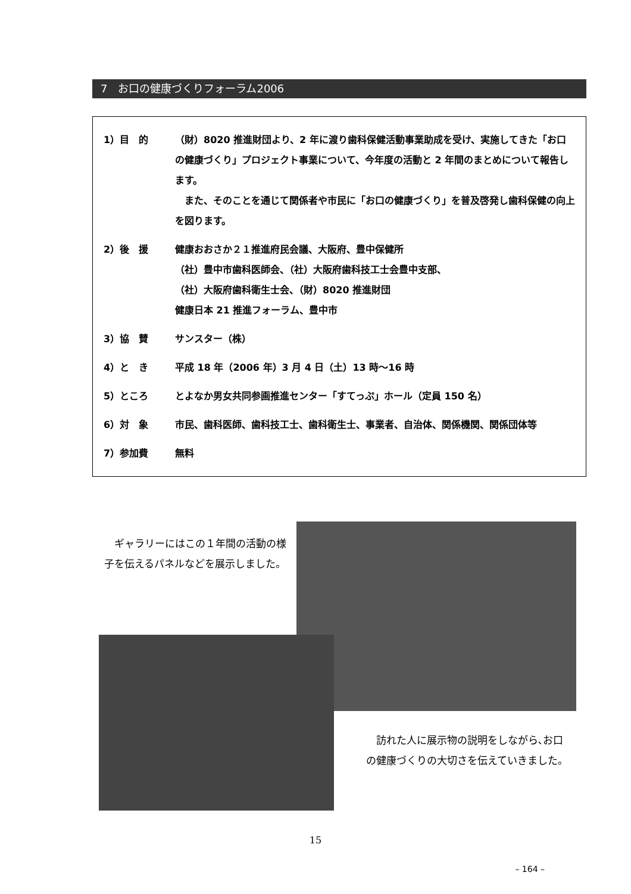7　お口の健康づくりフォーラム2006
1）目　的 （財）8020 推進財団より、2 年に渡り歯科保健活動事業助成を受け、実施してきた「お口の健康づくり」プロジェクト事業について、今年度の活動と 2 年間のまとめについて報告します。
　また、そのことを通じて関係者や市民に「お口の健康づくり」を普及啓発し歯科保健の向上を図ります。
2）後　援 健康おおさか２１推進府民会議、大阪府、豊中保健所
（社）豊中市歯科医師会、（社）大阪府歯科技工士会豊中支部、
（社）大阪府歯科衛生士会、（財）8020 推進財団
健康日本 21 推進フォーラム、豊中市
3）協　賛 サンスター（株）
4）と　き 平成 18 年（2006 年）3 月 4 日（土）13 時～16 時
5）ところ とよなか男女共同参画推進センター「すてっぷ」ホール（定員 150 名）
6）対　象 市民、歯科医師、歯科技工士、歯科衛生士、事業者、自治体、関係機関、関係団体等
7）参加費 無料
　ギャラリーにはこの１年間の活動の様子を伝えるパネルなどを展示しました。
　訪れた人に展示物の説明をしながら､お口の健康づくりの大切さを伝えていきました。
15
– 164 –